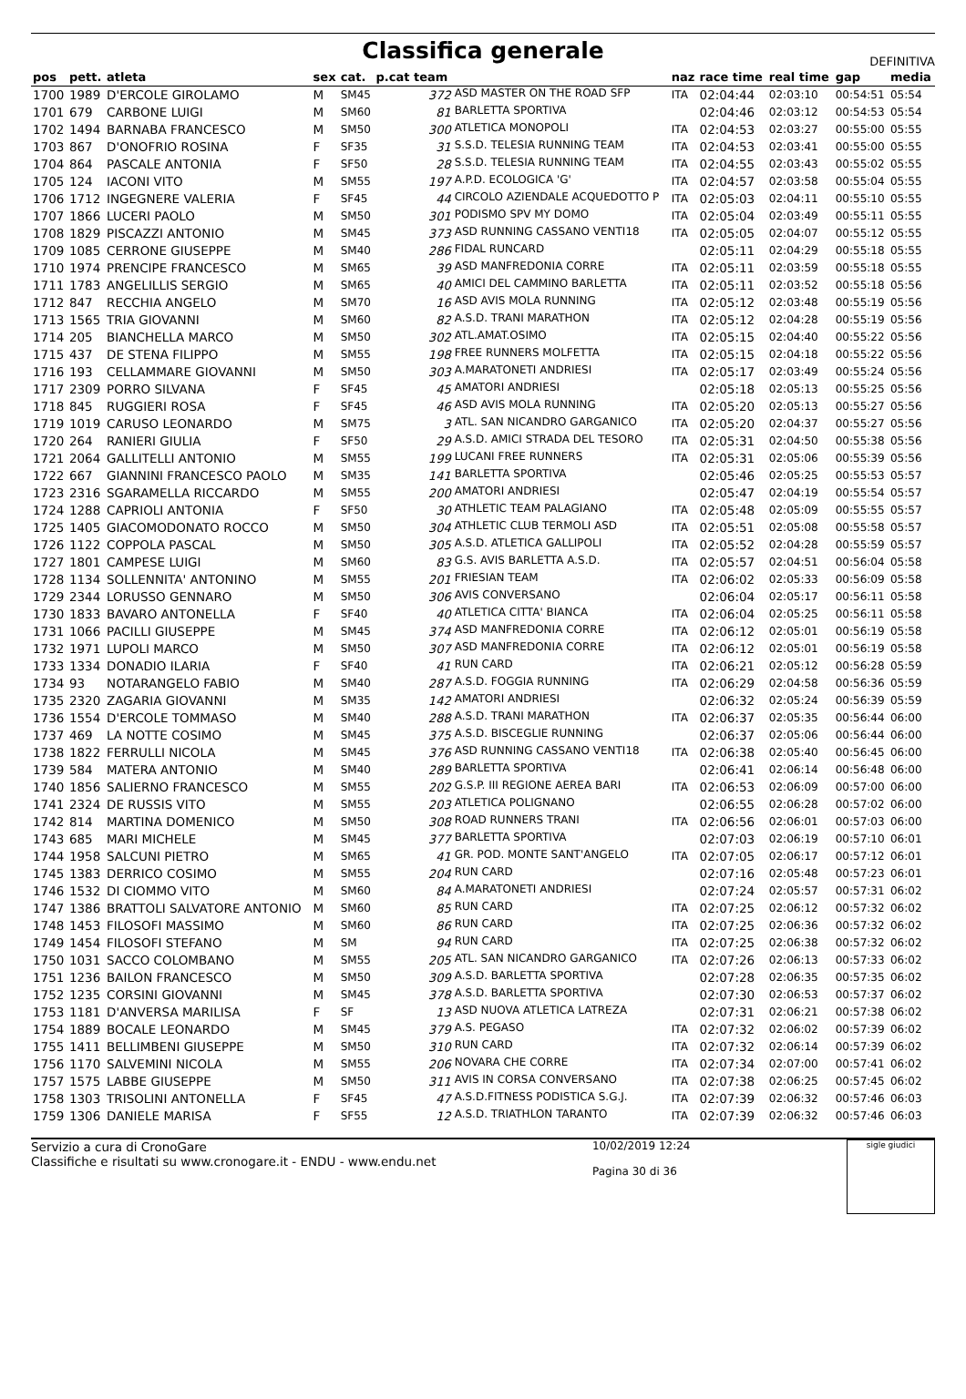Classifica generale
DEFINITIVA
| pos | pett. | atleta | sex | cat. | p.cat team | | naz | race time | real time | gap | media |
| --- | --- | --- | --- | --- | --- | --- | --- | --- | --- | --- | --- |
| 1700 | 1989 | D'ERCOLE GIROLAMO | M | SM45 | 372 | ASD MASTER ON THE ROAD SFP | ITA | 02:04:44 | 02:03:10 | 00:54:51 | 05:54 |
| 1701 | 679 | CARBONE LUIGI | M | SM60 | 81 | BARLETTA SPORTIVA | | 02:04:46 | 02:03:12 | 00:54:53 | 05:54 |
| 1702 | 1494 | BARNABA FRANCESCO | M | SM50 | 300 | ATLETICA MONOPOLI | ITA | 02:04:53 | 02:03:27 | 00:55:00 | 05:55 |
| 1703 | 867 | D'ONOFRIO ROSINA | F | SF35 | 31 | S.S.D. TELESIA RUNNING TEAM | ITA | 02:04:53 | 02:03:41 | 00:55:00 | 05:55 |
| 1704 | 864 | PASCALE ANTONIA | F | SF50 | 28 | S.S.D. TELESIA RUNNING TEAM | ITA | 02:04:55 | 02:03:43 | 00:55:02 | 05:55 |
| 1705 | 124 | IACONI VITO | M | SM55 | 197 | A.P.D. ECOLOGICA 'G' | ITA | 02:04:57 | 02:03:58 | 00:55:04 | 05:55 |
| 1706 | 1712 | INGEGNERE VALERIA | F | SF45 | 44 | CIRCOLO AZIENDALE ACQUEDOTTO P | ITA | 02:05:03 | 02:04:11 | 00:55:10 | 05:55 |
| 1707 | 1866 | LUCERI PAOLO | M | SM50 | 301 | PODISMO SPV MY DOMO | ITA | 02:05:04 | 02:03:49 | 00:55:11 | 05:55 |
| 1708 | 1829 | PISCAZZI ANTONIO | M | SM45 | 373 | ASD RUNNING CASSANO VENTI18 | ITA | 02:05:05 | 02:04:07 | 00:55:12 | 05:55 |
| 1709 | 1085 | CERRONE GIUSEPPE | M | SM40 | 286 | FIDAL RUNCARD | | 02:05:11 | 02:04:29 | 00:55:18 | 05:55 |
| 1710 | 1974 | PRENCIPE FRANCESCO | M | SM65 | 39 | ASD MANFREDONIA CORRE | ITA | 02:05:11 | 02:03:59 | 00:55:18 | 05:55 |
| 1711 | 1783 | ANGELILLIS SERGIO | M | SM65 | 40 | AMICI DEL CAMMINO BARLETTA | ITA | 02:05:11 | 02:03:52 | 00:55:18 | 05:56 |
| 1712 | 847 | RECCHIA ANGELO | M | SM70 | 16 | ASD AVIS MOLA RUNNING | ITA | 02:05:12 | 02:03:48 | 00:55:19 | 05:56 |
| 1713 | 1565 | TRIA GIOVANNI | M | SM60 | 82 | A.S.D. TRANI MARATHON | ITA | 02:05:12 | 02:04:28 | 00:55:19 | 05:56 |
| 1714 | 205 | BIANCHELLA MARCO | M | SM50 | 302 | ATL.AMAT.OSIMO | ITA | 02:05:15 | 02:04:40 | 00:55:22 | 05:56 |
| 1715 | 437 | DE STENA FILIPPO | M | SM55 | 198 | FREE RUNNERS MOLFETTA | ITA | 02:05:15 | 02:04:18 | 00:55:22 | 05:56 |
| 1716 | 193 | CELLAMMARE GIOVANNI | M | SM50 | 303 | A.MARATONETI ANDRIESI | ITA | 02:05:17 | 02:03:49 | 00:55:24 | 05:56 |
| 1717 | 2309 | PORRO SILVANA | F | SF45 | 45 | AMATORI ANDRIESI | | 02:05:18 | 02:05:13 | 00:55:25 | 05:56 |
| 1718 | 845 | RUGGIERI ROSA | F | SF45 | 46 | ASD AVIS MOLA RUNNING | ITA | 02:05:20 | 02:05:13 | 00:55:27 | 05:56 |
| 1719 | 1019 | CARUSO LEONARDO | M | SM75 | 3 | ATL. SAN NICANDRO GARGANICO | ITA | 02:05:20 | 02:04:37 | 00:55:27 | 05:56 |
| 1720 | 264 | RANIERI GIULIA | F | SF50 | 29 | A.S.D. AMICI STRADA DEL TESORO | ITA | 02:05:31 | 02:04:50 | 00:55:38 | 05:56 |
| 1721 | 2064 | GALLITELLI ANTONIO | M | SM55 | 199 | LUCANI FREE RUNNERS | ITA | 02:05:31 | 02:05:06 | 00:55:39 | 05:56 |
| 1722 | 667 | GIANNINI FRANCESCO PAOLO | M | SM35 | 141 | BARLETTA SPORTIVA | | 02:05:46 | 02:05:25 | 00:55:53 | 05:57 |
| 1723 | 2316 | SGARAMELLA RICCARDO | M | SM55 | 200 | AMATORI ANDRIESI | | 02:05:47 | 02:04:19 | 00:55:54 | 05:57 |
| 1724 | 1288 | CAPRIOLI ANTONIA | F | SF50 | 30 | ATHLETIC TEAM PALAGIANO | ITA | 02:05:48 | 02:05:09 | 00:55:55 | 05:57 |
| 1725 | 1405 | GIACOMODONATO ROCCO | M | SM50 | 304 | ATHLETIC CLUB TERMOLI ASD | ITA | 02:05:51 | 02:05:08 | 00:55:58 | 05:57 |
| 1726 | 1122 | COPPOLA PASCAL | M | SM50 | 305 | A.S.D. ATLETICA GALLIPOLI | ITA | 02:05:52 | 02:04:28 | 00:55:59 | 05:57 |
| 1727 | 1801 | CAMPESE LUIGI | M | SM60 | 83 | G.S. AVIS BARLETTA A.S.D. | ITA | 02:05:57 | 02:04:51 | 00:56:04 | 05:58 |
| 1728 | 1134 | SOLLENNITA' ANTONINO | M | SM55 | 201 | FRIESIAN TEAM | ITA | 02:06:02 | 02:05:33 | 00:56:09 | 05:58 |
| 1729 | 2344 | LORUSSO GENNARO | M | SM50 | 306 | AVIS CONVERSANO | | 02:06:04 | 02:05:17 | 00:56:11 | 05:58 |
| 1730 | 1833 | BAVARO ANTONELLA | F | SF40 | 40 | ATLETICA CITTA' BIANCA | ITA | 02:06:04 | 02:05:25 | 00:56:11 | 05:58 |
| 1731 | 1066 | PACILLI GIUSEPPE | M | SM45 | 374 | ASD MANFREDONIA CORRE | ITA | 02:06:12 | 02:05:01 | 00:56:19 | 05:58 |
| 1732 | 1971 | LUPOLI MARCO | M | SM50 | 307 | ASD MANFREDONIA CORRE | ITA | 02:06:12 | 02:05:01 | 00:56:19 | 05:58 |
| 1733 | 1334 | DONADIO ILARIA | F | SF40 | 41 | RUN CARD | ITA | 02:06:21 | 02:05:12 | 00:56:28 | 05:59 |
| 1734 | 93 | NOTARANGELO FABIO | M | SM40 | 287 | A.S.D. FOGGIA RUNNING | ITA | 02:06:29 | 02:04:58 | 00:56:36 | 05:59 |
| 1735 | 2320 | ZAGARIA GIOVANNI | M | SM35 | 142 | AMATORI ANDRIESI | | 02:06:32 | 02:05:24 | 00:56:39 | 05:59 |
| 1736 | 1554 | D'ERCOLE TOMMASO | M | SM40 | 288 | A.S.D. TRANI MARATHON | ITA | 02:06:37 | 02:05:35 | 00:56:44 | 06:00 |
| 1737 | 469 | LA NOTTE COSIMO | M | SM45 | 375 | A.S.D. BISCEGLIE RUNNING | | 02:06:37 | 02:05:06 | 00:56:44 | 06:00 |
| 1738 | 1822 | FERRULLI NICOLA | M | SM45 | 376 | ASD RUNNING CASSANO VENTI18 | ITA | 02:06:38 | 02:05:40 | 00:56:45 | 06:00 |
| 1739 | 584 | MATERA ANTONIO | M | SM40 | 289 | BARLETTA SPORTIVA | | 02:06:41 | 02:06:14 | 00:56:48 | 06:00 |
| 1740 | 1856 | SALIERNO FRANCESCO | M | SM55 | 202 | G.S.P. III REGIONE AEREA BARI | ITA | 02:06:53 | 02:06:09 | 00:57:00 | 06:00 |
| 1741 | 2324 | DE RUSSIS VITO | M | SM55 | 203 | ATLETICA POLIGNANO | | 02:06:55 | 02:06:28 | 00:57:02 | 06:00 |
| 1742 | 814 | MARTINA DOMENICO | M | SM50 | 308 | ROAD RUNNERS TRANI | ITA | 02:06:56 | 02:06:01 | 00:57:03 | 06:00 |
| 1743 | 685 | MARI MICHELE | M | SM45 | 377 | BARLETTA SPORTIVA | | 02:07:03 | 02:06:19 | 00:57:10 | 06:01 |
| 1744 | 1958 | SALCUNI PIETRO | M | SM65 | 41 | GR. POD. MONTE SANT'ANGELO | ITA | 02:07:05 | 02:06:17 | 00:57:12 | 06:01 |
| 1745 | 1383 | DERRICO COSIMO | M | SM55 | 204 | RUN CARD | | 02:07:16 | 02:05:48 | 00:57:23 | 06:01 |
| 1746 | 1532 | DI CIOMMO VITO | M | SM60 | 84 | A.MARATONETI ANDRIESI | | 02:07:24 | 02:05:57 | 00:57:31 | 06:02 |
| 1747 | 1386 | BRATTOLI SALVATORE ANTONIO | M | SM60 | 85 | RUN CARD | ITA | 02:07:25 | 02:06:12 | 00:57:32 | 06:02 |
| 1748 | 1453 | FILOSOFI MASSIMO | M | SM60 | 86 | RUN CARD | ITA | 02:07:25 | 02:06:36 | 00:57:32 | 06:02 |
| 1749 | 1454 | FILOSOFI STEFANO | M | SM | 94 | RUN CARD | ITA | 02:07:25 | 02:06:38 | 00:57:32 | 06:02 |
| 1750 | 1031 | SACCO COLOMBANO | M | SM55 | 205 | ATL. SAN NICANDRO GARGANICO | ITA | 02:07:26 | 02:06:13 | 00:57:33 | 06:02 |
| 1751 | 1236 | BAILON FRANCESCO | M | SM50 | 309 | A.S.D. BARLETTA SPORTIVA | | 02:07:28 | 02:06:35 | 00:57:35 | 06:02 |
| 1752 | 1235 | CORSINI GIOVANNI | M | SM45 | 378 | A.S.D. BARLETTA SPORTIVA | | 02:07:30 | 02:06:53 | 00:57:37 | 06:02 |
| 1753 | 1181 | D'ANVERSA MARILISA | F | SF | 13 | ASD NUOVA ATLETICA LATREZA | | 02:07:31 | 02:06:21 | 00:57:38 | 06:02 |
| 1754 | 1889 | BOCALE LEONARDO | M | SM45 | 379 | A.S. PEGASO | ITA | 02:07:32 | 02:06:02 | 00:57:39 | 06:02 |
| 1755 | 1411 | BELLIMBENI GIUSEPPE | M | SM50 | 310 | RUN CARD | ITA | 02:07:32 | 02:06:14 | 00:57:39 | 06:02 |
| 1756 | 1170 | SALVEMINI NICOLA | M | SM55 | 206 | NOVARA CHE CORRE | ITA | 02:07:34 | 02:07:00 | 00:57:41 | 06:02 |
| 1757 | 1575 | LABBE GIUSEPPE | M | SM50 | 311 | AVIS IN CORSA CONVERSANO | ITA | 02:07:38 | 02:06:25 | 00:57:45 | 06:02 |
| 1758 | 1303 | TRISOLINI ANTONELLA | F | SF45 | 47 | A.S.D.FITNESS PODISTICA S.G.J. | ITA | 02:07:39 | 02:06:32 | 00:57:46 | 06:03 |
| 1759 | 1306 | DANIELE MARISA | F | SF55 | 12 | A.S.D. TRIATHLON TARANTO | ITA | 02:07:39 | 02:06:32 | 00:57:46 | 06:03 |
Servizio a cura di CronoGare
Classifiche e risultati su www.cronogare.it - ENDU - www.endu.net
10/02/2019 12:24
Pagina 30 di 36
sigle giudici